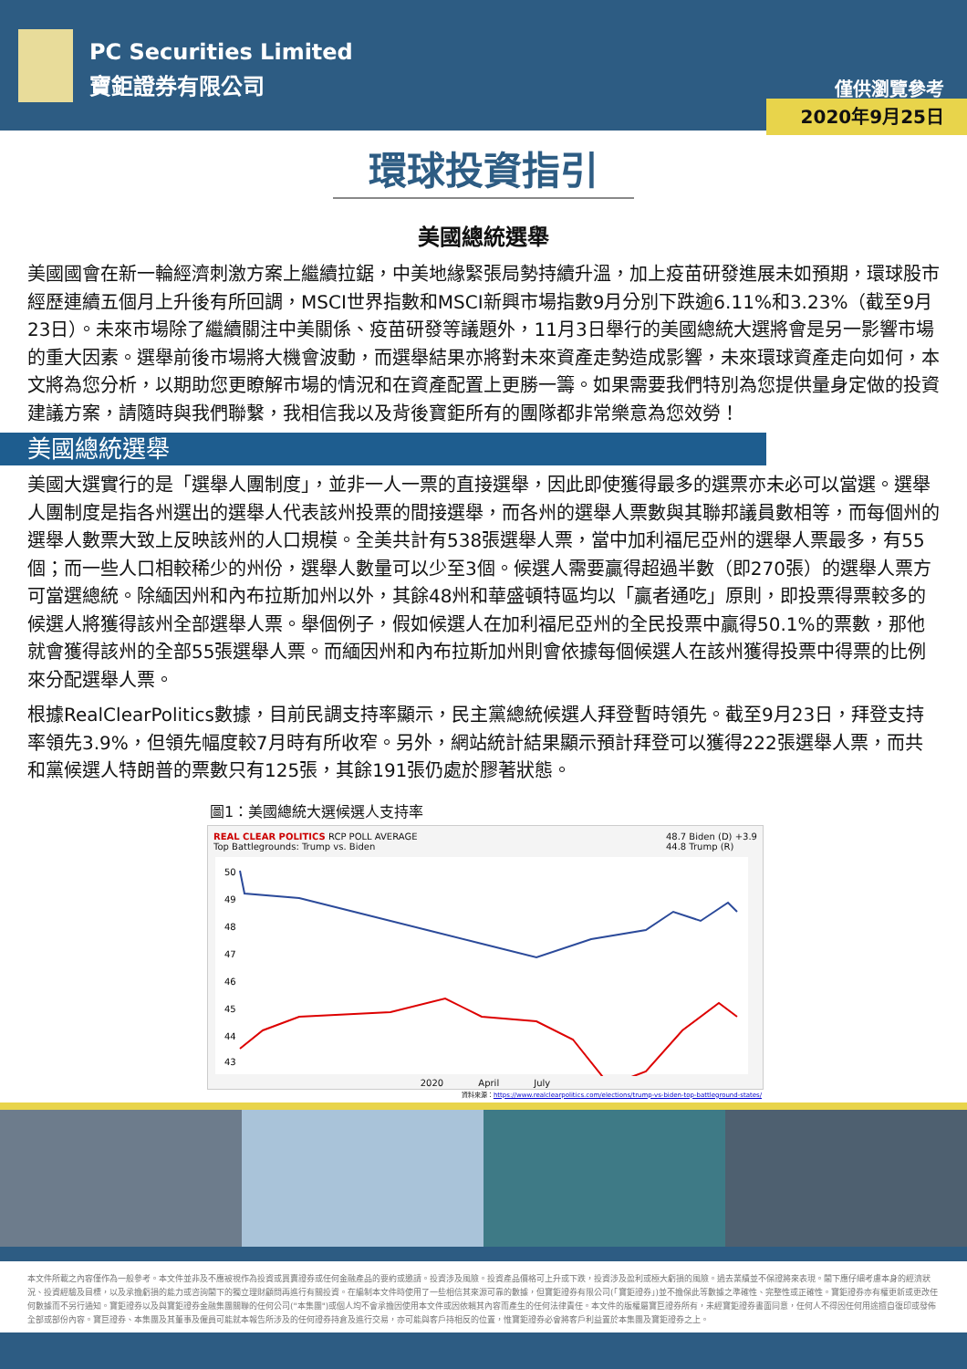PC Securities Limited
寶鉅證券有限公司
僅供瀏覽參考
2020年9月25日
環球投資指引
美國總統選舉
美國國會在新一輪經濟刺激方案上繼續拉鋸，中美地緣緊張局勢持續升溫，加上疫苗研發進展未如預期，環球股市經歷連續五個月上升後有所回調，MSCI世界指數和MSCI新興市場指數9月分別下跌逾6.11%和3.23%（截至9月23日）。未來市場除了繼續關注中美關係、疫苗研發等議題外，11月3日舉行的美國總統大選將會是另一影響市場的重大因素。選舉前後市場將大機會波動，而選舉結果亦將對未來資產走勢造成影響，未來環球資產走向如何，本文將為您分析，以期助您更瞭解市場的情況和在資產配置上更勝一籌。如果需要我們特別為您提供量身定做的投資建議方案，請隨時與我們聯繫，我相信我以及背後寶鉅所有的團隊都非常樂意為您效勞！
美國總統選舉
美國大選實行的是「選舉人團制度」，並非一人一票的直接選舉，因此即使獲得最多的選票亦未必可以當選。選舉人團制度是指各州選出的選舉人代表該州投票的間接選舉，而各州的選舉人票數與其聯邦議員數相等，而每個州的選舉人數票大致上反映該州的人口規模。全美共計有538張選舉人票，當中加利福尼亞州的選舉人票最多，有55個；而一些人口相較稀少的州份，選舉人數量可以少至3個。候選人需要贏得超過半數（即270張）的選舉人票方可當選總統。除緬因州和內布拉斯加州以外，其餘48州和華盛頓特區均以「贏者通吃」原則，即投票得票較多的候選人將獲得該州全部選舉人票。舉個例子，假如候選人在加利福尼亞州的全民投票中贏得50.1%的票數，那他就會獲得該州的全部55張選舉人票。而緬因州和內布拉斯加州則會依據每個候選人在該州獲得投票中得票的比例來分配選舉人票。
根據RealClearPolitics數據，目前民調支持率顯示，民主黨總統候選人拜登暫時領先。截至9月23日，拜登支持率領先3.9%，但領先幅度較7月時有所收窄。另外，網站統計結果顯示預計拜登可以獲得222張選舉人票，而共和黨候選人特朗普的票數只有125張，其餘191張仍處於膠著狀態。
圖1：美國總統大選候選人支持率
REAL CLEAR POLITICS RCP POLL AVERAGE
Top Battlegrounds: Trump vs. Biden 48.7 Biden (D) +3.9
44.8 Trump (R)
50
49
48
47
46
45
44
43
2020 April July
資料來源：https://www.realclearpolitics.com/elections/trump-vs-biden-top-battleground-states/
本文件所載之內容僅作為一般參考。本文件並非及不應被視作為投資或買賣證券或任何金融產品的要約或邀請。投資涉及風險。投資產品價格可上升或下跌，投資涉及盈利或極大虧損的風險。過去業績並不保證將來表現。閣下應仔細考慮本身的經濟狀況、投資經驗及目標，以及承擔虧損的能力或咨詢閣下的獨立理財顧問再進行有關投資。在編制本文件時使用了一些相信其來源可靠的數據，但寶鉅證券有限公司(「寶鉅證券」)並不擔保此等數據之準確性、完整性或正確性。寶鉅證券亦有權更新或更改任何數據而不另行通知。寶鉅證券以及與寶鉅證券金融集團關聯的任何公司("本集團")或個人均不會承擔因使用本文件或因依賴其內容而產生的任何法律責任。本文件的版權屬寶巨證券所有，未經寶鉅證券書面同意，任何人不得因任何用途擅自復印或發佈全部或部份內容。寶巨證券、本集團及其董事及僱員可能就本報告所涉及的任何證券持倉及進行交易，亦可能與客戶持相反的位置，惟寶鉅證券必會將客戶利益置於本集團及寶鉅證券之上。